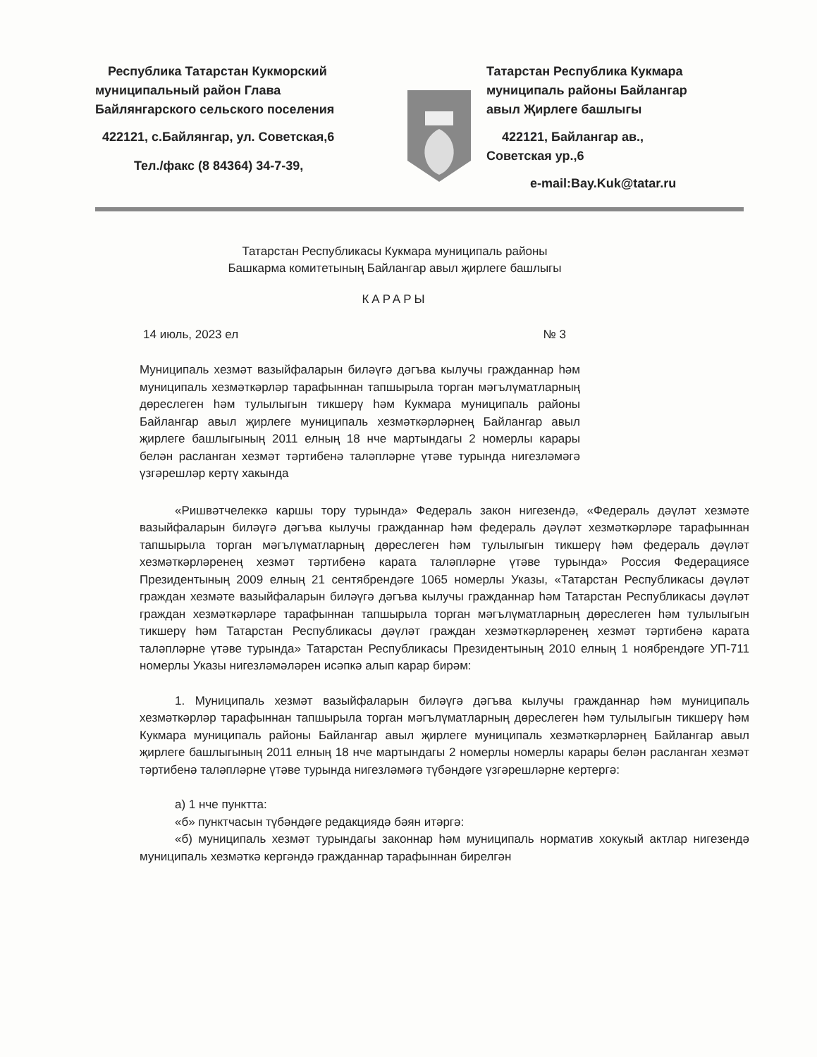Республика Татарстан Кукморский
муниципальный район Глава
Байлянгарского сельского поселения
422121, с.Байлянгар, ул. Советская,6
Тел./факс (8 84364) 34-7-39,
Татарстан Республика Кукмара
муниципаль районы Байлангар
авыл Җирлеге башлыгы
422121, Байлангар ав.,
Советская ур.,6
e-mail:Bay.Kuk@tatar.ru
Татарстан Республикасы Кукмара муниципаль районы
Башкарма комитетының Байлангар авыл җирлеге башлыгы
КАРАРЫ
14 июль, 2023 ел № 3
Муниципаль хезмәт вазыйфаларын биләүгә дәгъва кылучы гражданнар һәм муниципаль хезмәткәрләр тарафыннан тапшырыла торган мәгълүматларның дөреслеген һәм тулылыгын тикшерү һәм Кукмара муниципаль районы Байлангар авыл җирлеге муниципаль хезмәткәрләрнең Байлангар авыл җирлеге башлыгының 2011 елның 18 нче мартындагы 2 номерлы карары белән расланган хезмәт тәртибенә таләпләрне үтәве турында нигезләмәгә үзгәрешләр кертү хакында
«Ришвәтчелеккә каршы тору турында» Федераль закон нигезендә, «Федераль дәүләт хезмәте вазыйфаларын биләүгә дәгъва кылучы гражданнар һәм федераль дәүләт хезмәткәрләре тарафыннан тапшырыла торган мәгълүматларның дөреслеген һәм тулылыгын тикшерү һәм федераль дәүләт хезмәткәрләренең хезмәт тәртибенә карата таләпләрне үтәве турында» Россия Федерациясе Президентының 2009 елның 21 сентябрендәге 1065 номерлы Указы, «Татарстан Республикасы дәүләт граждан хезмәте вазыйфаларын биләүгә дәгъва кылучы гражданнар һәм Татарстан Республикасы дәүләт граждан хезмәткәрләре тарафыннан тапшырыла торган мәгълүматларның дөреслеген һәм тулылыгын тикшерү һәм Татарстан Республикасы дәүләт граждан хезмәткәрләренең хезмәт тәртибенә карата таләпләрне үтәве турында» Татарстан Республикасы Президентының 2010 елның 1 ноябрендәге УП-711 номерлы Указы нигезләмәләрен исәпкә алып карар бирәм:
1. Муниципаль хезмәт вазыйфаларын биләүгә дәгъва кылучы гражданнар һәм муниципаль хезмәткәрләр тарафыннан тапшырыла торган мәгълүматларның дөреслеген һәм тулылыгын тикшерү һәм Кукмара муниципаль районы Байлангар авыл җирлеге муниципаль хезмәткәрләрнең Байлангар авыл җирлеге башлыгының 2011 елның 18 нче мартындагы 2 номерлы номерлы карары белән расланган хезмәт тәртибенә таләпләрне үтәве турында нигезләмәгә түбәндәге үзгәрешләрне кертергә:
а) 1 нче пунктта:
«б» пунктчасын түбәндәге редакциядә бәян итәргә:
«б) муниципаль хезмәт турындагы законнар һәм муниципаль норматив хокукый актлар нигезендә муниципаль хезмәткә кергәндә гражданнар тарафыннан бирелгән